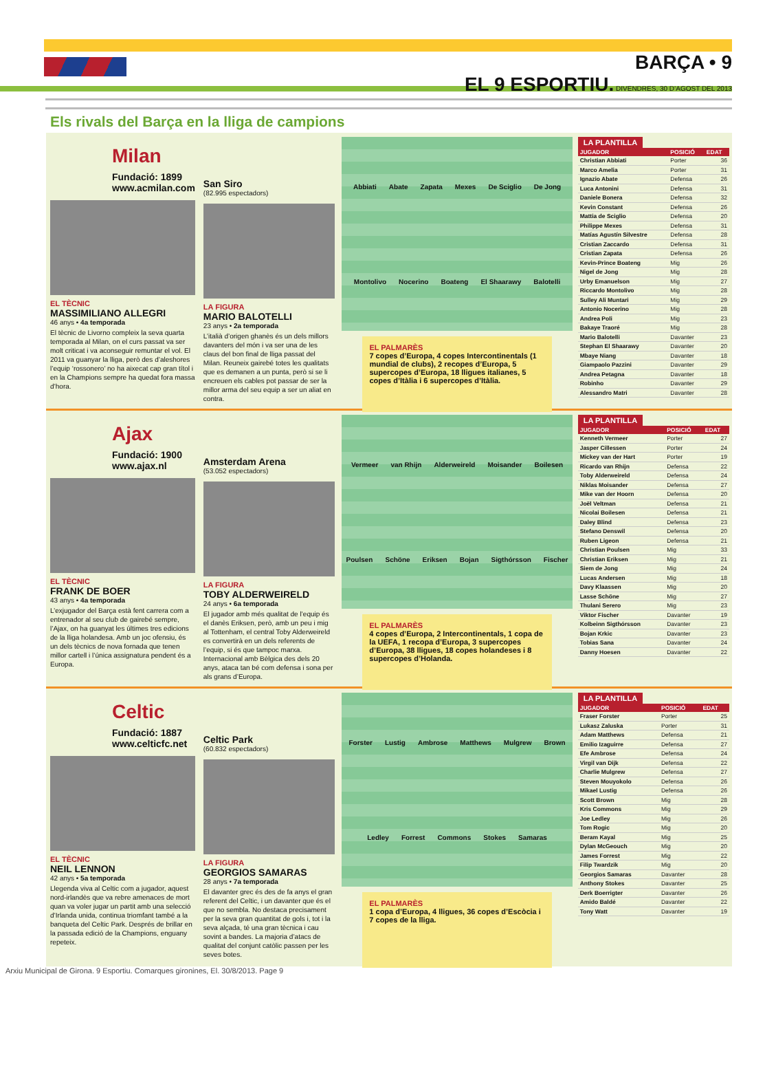BARÇA • 9
EL 9 ESPORTIU. DIVENDRES, 30 D’AGOST DEL 2013
Els rivals del Barça en la lliga de campions
Milan
Fundació: 1899
www.acmilan.com
EL TÈCNIC
MASSIMILIANO ALLEGRI
46 anys • 4a temporada
El tècnic de Livorno compleix la seva quarta temporada al Milan, on el curs passat va ser molt criticat i va aconseguir remuntar el vol. El 2011 va guanyar la lliga, però des d’aleshores l’equip ‘rossonero’ no ha aixecat cap gran títol i en la Champions sempre ha quedat fora massa d’hora.
San Siro
(82.995 espectadors)
LA FIGURA
MARIO BALOTELLI
23 anys • 2a temporada
L’italià d’origen ghanès és un dels millors davanters del món i va ser una de les claus del bon final de lliga passat del Milan. Reuneix gairebé totes les qualitats que es demanen a un punta, però si se li encreuen els cables pot passar de ser la millor arma del seu equip a ser un aliat en contra.
Abbiati Abate Zapata Mexes De Sciglio De Jong Montolivo Nocerino Boateng El Shaarawy Balotelli
EL PALMARÈS
7 copes d’Europa, 4 copes Intercontinentals (1 mundial de clubs), 2 recopes d’Europa, 5 supercopes d’Europa, 18 lligues italianes, 5 copes d’Itàlia i 6 supercopes d’Itàlia.
LA PLANTILLA
| JUGADOR | POSICIÓ | EDAT |
| --- | --- | --- |
| Christian Abbiati | Porter | 36 |
| Marco Amelia | Porter | 31 |
| Ignazio Abate | Defensa | 26 |
| Luca Antonini | Defensa | 31 |
| Daniele Bonera | Defensa | 32 |
| Kevin Constant | Defensa | 26 |
| Mattia de Sciglio | Defensa | 20 |
| Philippe Mexes | Defensa | 31 |
| Matías Agustín Silvestre | Defensa | 28 |
| Cristian Zaccardo | Defensa | 31 |
| Cristian Zapata | Defensa | 26 |
| Kevin-Prince Boateng | Mig | 26 |
| Nigel de Jong | Mig | 28 |
| Urby Emanuelson | Mig | 27 |
| Riccardo Montolivo | Mig | 28 |
| Sulley Ali Muntari | Mig | 29 |
| Antonio Nocerino | Mig | 28 |
| Andrea Poli | Mig | 23 |
| Bakaye Traoré | Mig | 28 |
| Mario Balotelli | Davanter | 23 |
| Stephan El Shaarawy | Davanter | 20 |
| Mbaye Niang | Davanter | 18 |
| Giampaolo Pazzini | Davanter | 29 |
| Andrea Petagna | Davanter | 18 |
| Robinho | Davanter | 29 |
| Alessandro Matri | Davanter | 28 |
Ajax
Fundació: 1900
www.ajax.nl
EL TÈCNIC
FRANK DE BOER
43 anys • 4a temporada
L’exjugador del Barça està fent carrera com a entrenador al seu club de gairebé sempre, l’Ajax, on ha guanyat les últimes tres edicions de la lliga holandesa. Amb un joc ofensiu, és un dels tècnics de nova fornada que tenen millor cartell i l’única assignatura pendent és a Europa.
Amsterdam Arena
(53.052 espectadors)
LA FIGURA
TOBY ALDERWEIRELD
24 anys • 6a temporada
El jugador amb més qualitat de l’equip és el danès Eriksen, però, amb un peu i mig al Tottenham, el central Toby Alderweireld es convertirà en un dels referents de l’equip, si és que tampoc marxa. Internacional amb Bèlgica des dels 20 anys, ataca tan bé com defensa i sona per als grans d’Europa.
Vermeer van Rhijn Alderweireld Moisander Boilesen Poulsen Schöne Eriksen Bojan Sigthórsson Fischer
EL PALMARÈS
4 copes d’Europa, 2 Intercontinentals, 1 copa de la UEFA, 1 recopa d’Europa, 3 supercopes d’Europa, 38 lligues, 18 copes holandeses i 8 supercopes d’Holanda.
LA PLANTILLA
| JUGADOR | POSICIÓ | EDAT |
| --- | --- | --- |
| Kenneth Vermeer | Porter | 27 |
| Jasper Cillessen | Porter | 24 |
| Mickey van der Hart | Porter | 19 |
| Ricardo van Rhijn | Defensa | 22 |
| Toby Alderweireld | Defensa | 24 |
| Niklas Moisander | Defensa | 27 |
| Mike van der Hoorn | Defensa | 20 |
| Joël Veltman | Defensa | 21 |
| Nicolai Boilesen | Defensa | 21 |
| Daley Blind | Defensa | 23 |
| Stefano Denswil | Defensa | 20 |
| Ruben Ligeon | Defensa | 21 |
| Christian Poulsen | Mig | 33 |
| Christian Eriksen | Mig | 21 |
| Siem de Jong | Mig | 24 |
| Lucas Andersen | Mig | 18 |
| Davy Klaassen | Mig | 20 |
| Lasse Schöne | Mig | 27 |
| Thulani Serero | Mig | 23 |
| Viktor Fischer | Davanter | 19 |
| Kolbeinn Sigthórsson | Davanter | 23 |
| Bojan Krkic | Davanter | 23 |
| Tobias Sana | Davanter | 24 |
| Danny Hoesen | Davanter | 22 |
Celtic
Fundació: 1887
www.celticfc.net
EL TÈCNIC
NEIL LENNON
42 anys • 5a temporada
Llegenda viva al Celtic com a jugador, aquest nord-irlandès que va rebre amenaces de mort quan va voler jugar un partit amb una selecció d’Irlanda unida, continua triomfant també a la banqueta del Celtic Park. Després de brillar en la passada edició de la Champions, enguany repeteix.
Celtic Park
(60.832 espectadors)
LA FIGURA
GEORGIOS SAMARAS
28 anys • 7a temporada
El davanter grec és des de fa anys el gran referent del Celtic, i un davanter que és el que no sembla. No destaca precisament per la seva gran quantitat de gols i, tot i la seva alçada, té una gran tècnica i cau sovint a bandes. La majoria d’atacs de qualitat del conjunt catòlic passen per les seves botes.
Forster Lustig Ambrose Matthews Mulgrew Brown Ledley Forrest Commons Stokes Samaras
EL PALMARÈS
1 copa d’Europa, 4 lligues, 36 copes d’Escòcia i 7 copes de la lliga.
LA PLANTILLA
| JUGADOR | POSICIÓ | EDAT |
| --- | --- | --- |
| Fraser Forster | Porter | 25 |
| Lukasz Zaluska | Porter | 31 |
| Adam Matthews | Defensa | 21 |
| Emilio Izaguirre | Defensa | 27 |
| Efe Ambrose | Defensa | 24 |
| Virgil van Dijk | Defensa | 22 |
| Charlie Mulgrew | Defensa | 27 |
| Steven Mouyokolo | Defensa | 26 |
| Mikael Lustig | Defensa | 26 |
| Scott Brown | Mig | 28 |
| Kris Commons | Mig | 29 |
| Joe Ledley | Mig | 26 |
| Tom Rogic | Mig | 20 |
| Beram Kayal | Mig | 25 |
| Dylan McGeouch | Mig | 20 |
| James Forrest | Mig | 22 |
| Filip Twardzik | Mig | 20 |
| Georgios Samaras | Davanter | 28 |
| Anthony Stokes | Davanter | 25 |
| Derk Boerrigter | Davanter | 26 |
| Amido Baldé | Davanter | 22 |
| Tony Watt | Davanter | 19 |
Arxiu Municipal de Girona. 9 Esportiu. Comarques gironines, El. 30/8/2013. Page 9